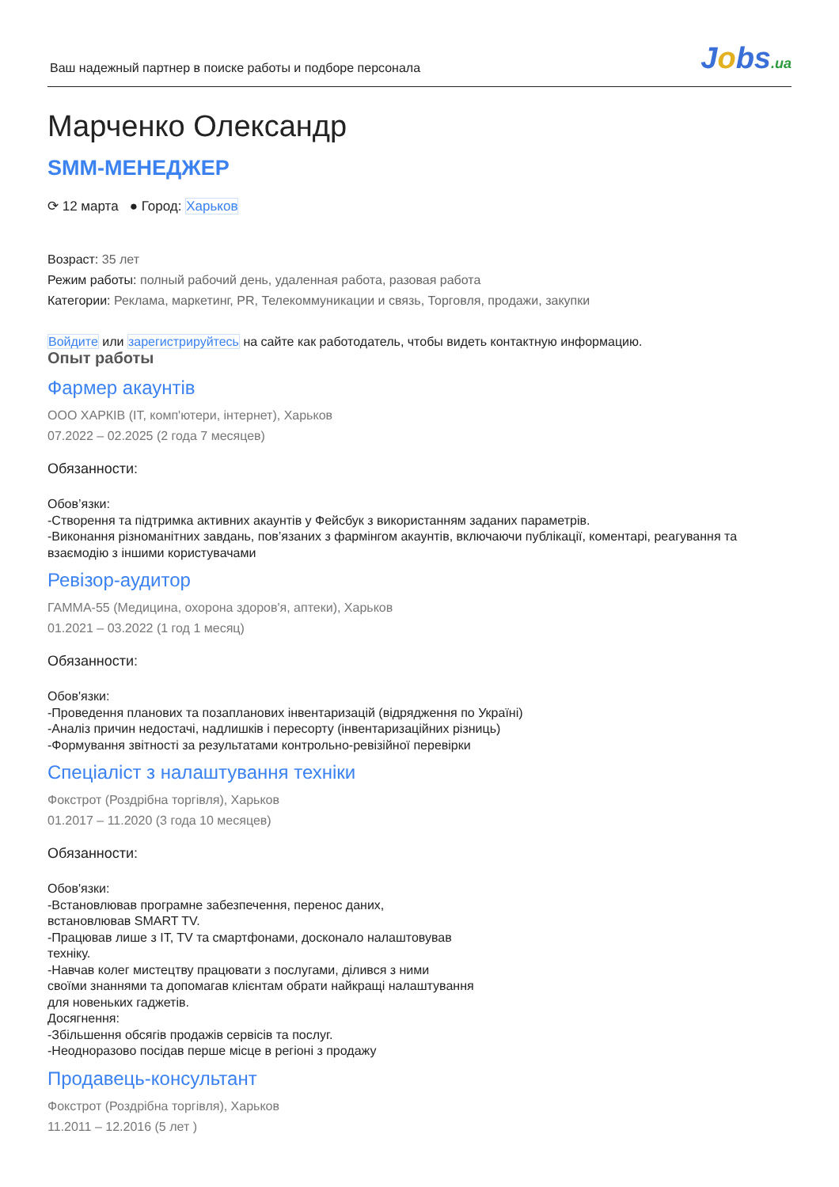Ваш надежный партнер в поиске работы и подборе персонала
Jobs.ua
Марченко Олександр
SMM-МЕНЕДЖЕР
⟳ 12 марта ● Город: Харьков
Возраст: 35 лет
Режим работы: полный рабочий день, удаленная работа, разовая работа
Категории: Реклама, маркетинг, PR, Телекоммуникации и связь, Торговля, продажи, закупки
Войдите или зарегистрируйтесь на сайте как работодатель, чтобы видеть контактную информацию.
Опыт работы
Фармер акаунтів
ООО ХАРКІВ (IT, комп'ютери, інтернет), Харьков
07.2022 – 02.2025 (2 года 7 месяцев)
Обязанности:
Обов’язки:
-Створення та підтримка активних акаунтів у Фейсбук з використанням заданих параметрів.
-Виконання різноманітних завдань, пов’язаних з фармінгом акаунтів, включаючи публікації, коментарі, реагування та взаємодію з іншими користувачами
Ревізор-аудитор
ГАММА-55 (Медицина, охорона здоров'я, аптеки), Харьков
01.2021 – 03.2022 (1 год 1 месяц)
Обязанности:
Обов'язки:
-Проведення планових та позапланових інвентаризацій (відрядження по Україні)
-Аналіз причин недостачі, надлишків і пересорту (інвентаризаційних різниць)
-Формування звітності за результатами контрольно-ревізійної перевірки
Спеціаліст з налаштування техніки
Фокстрот (Роздрібна торгівля), Харьков
01.2017 – 11.2020 (3 года 10 месяцев)
Обязанности:
Обов'язки:
-Встановлював програмне забезпечення, перенос даних,
встановлював SMART TV.
-Працював лише з IT, TV та смартфонами, досконало налаштовував
техніку.
-Навчав колег мистецтву працювати з послугами, ділився з ними
своїми знаннями та допомагав клієнтам обрати найкращі налаштування
для новеньких гаджетів.
Досягнення:
-Збільшення обсягів продажів сервісів та послуг.
-Неодноразово посідав перше місце в регіоні з продажу
Продавець-консультант
Фокстрот (Роздрібна торгівля), Харьков
11.2011 – 12.2016 (5 лет )